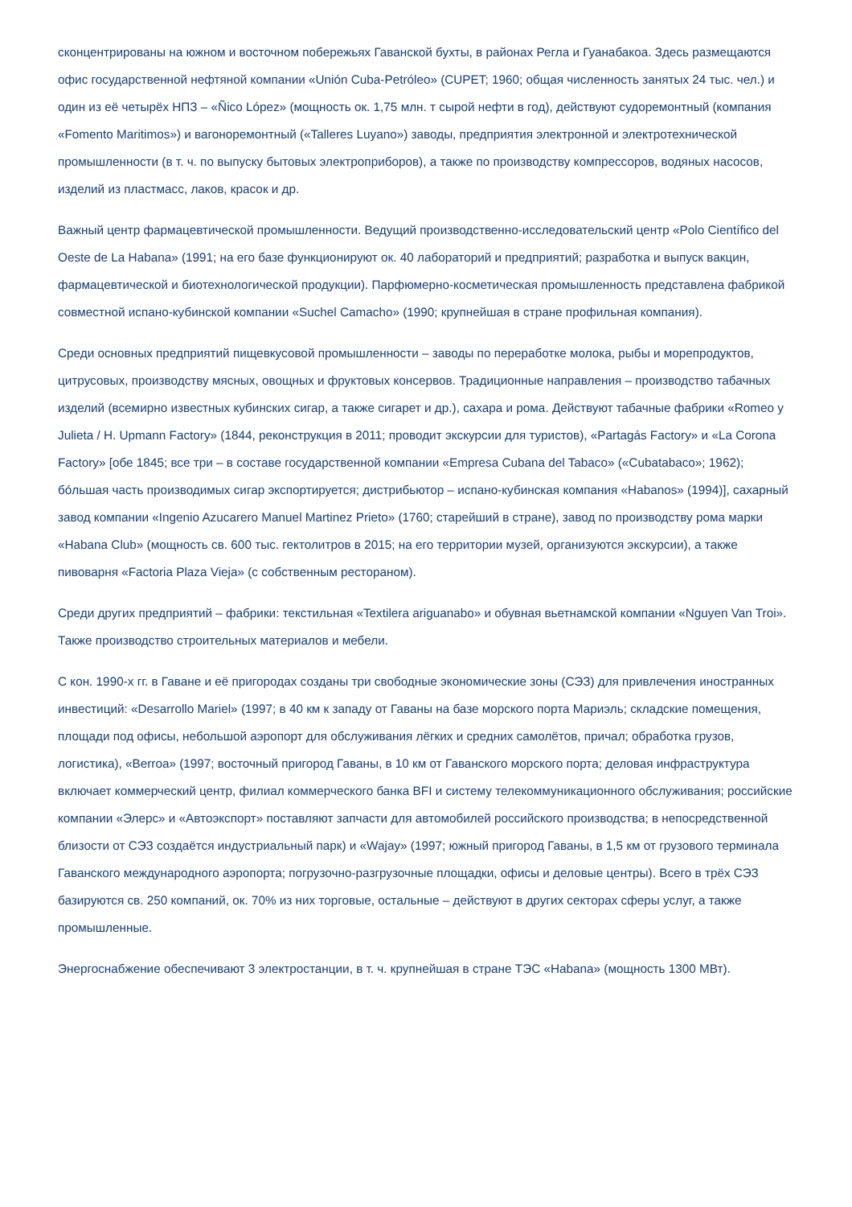сконцентрированы на южном и восточном побережьях Гаванской бухты, в районах Регла и Гуанабакоа. Здесь размещаются офис государственной нефтяной компании «Unión Cuba-Petróleo» (CUPET; 1960; общая численность занятых 24 тыс. чел.) и один из её четырёх НПЗ – «Ñico López» (мощность ок. 1,75 млн. т сырой нефти в год), действуют судоремонтный (компания «Fomento Maritimos») и вагоноремонтный («Talleres Luyano») заводы, предприятия электронной и электротехнической промышленности (в т. ч. по выпуску бытовых электроприборов), а также по производству компрессоров, водяных насосов, изделий из пластмасс, лаков, красок и др.
Важный центр фармацевтической промышленности. Ведущий производственно-исследовательский центр «Polo Científico del Oeste de La Habana» (1991; на его базе функционируют ок. 40 лабораторий и предприятий; разработка и выпуск вакцин, фармацевтической и биотехнологической продукции). Парфюмерно-косметическая промышленность представлена фабрикой совместной испано-кубинской компании «Suchel Camacho» (1990; крупнейшая в стране профильная компания).
Среди основных предприятий пищевкусовой промышленности – заводы по переработке молока, рыбы и морепродуктов, цитрусовых, производству мясных, овощных и фруктовых консервов. Традиционные направления – производство табачных изделий (всемирно известных кубинских сигар, а также сигарет и др.), сахара и рома. Действуют табачные фабрики «Romeo y Julieta / H. Upmann Factory» (1844, реконструкция в 2011; проводит экскурсии для туристов), «Partagás Factory» и «La Corona Factory» [обе 1845; все три – в составе государственной компании «Empresa Cubana del Tabaco» («Cubatabaco»; 1962); бóльшая часть производимых сигар экспортируется; дистрибьютор – испано-кубинская компания «Habanos» (1994)], сахарный завод компании «Ingenio Azucarero Manuel Martinez Prieto» (1760; старейший в стране), завод по производству рома марки «Habana Club» (мощность св. 600 тыс. гектолитров в 2015; на его территории музей, организуются экскурсии), а также пивоварня «Factoria Plaza Vieja» (с собственным рестораном).
Среди других предприятий – фабрики: текстильная «Textilera ariguanabo» и обувная вьетнамской компании «Nguyen Van Troi». Также производство строительных материалов и мебели.
С кон. 1990-х гг. в Гаване и её пригородах созданы три свободные экономические зоны (СЭЗ) для привлечения иностранных инвестиций: «Desarrollo Mariel» (1997; в 40 км к западу от Гаваны на базе морского порта Мариэль; складские помещения, площади под офисы, небольшой аэропорт для обслуживания лёгких и средних самолётов, причал; обработка грузов, логистика), «Berroa» (1997; восточный пригород Гаваны, в 10 км от Гаванского морского порта; деловая инфраструктура включает коммерческий центр, филиал коммерческого банка BFI и систему телекоммуникационного обслуживания; российские компании «Элерс» и «Автоэкспорт» поставляют запчасти для автомобилей российского производства; в непосредственной близости от СЭЗ создаётся индустриальный парк) и «Wajay» (1997; южный пригород Гаваны, в 1,5 км от грузового терминала Гаванского международного аэропорта; погрузочно-разгрузочные площадки, офисы и деловые центры). Всего в трёх СЭЗ базируются св. 250 компаний, ок. 70% из них торговые, остальные – действуют в других секторах сферы услуг, а также промышленные.
Энергоснабжение обеспечивают 3 электростанции, в т. ч. крупнейшая в стране ТЭС «Habana» (мощность 1300 МВт).